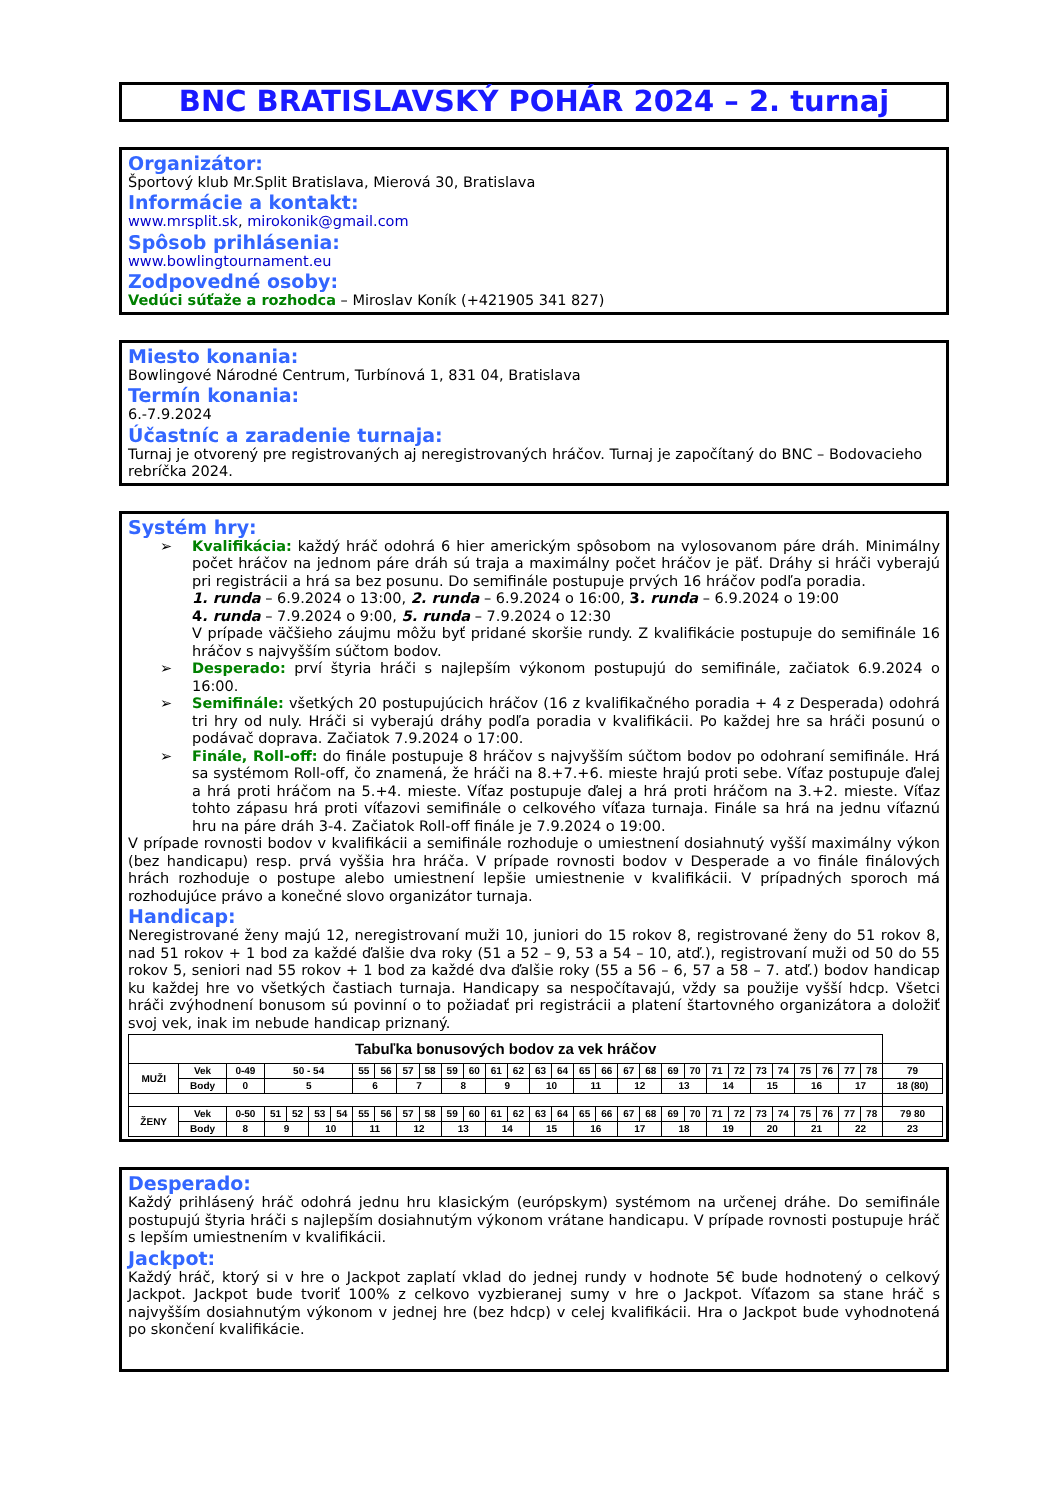BNC BRATISLAVSKÝ POHÁR 2024 – 2. turnaj
Organizátor:
Športový klub Mr.Split Bratislava, Mierová 30, Bratislava
Informácie a kontakt:
www.mrsplit.sk, mirokonik@gmail.com
Spôsob prihlásenia:
www.bowlingtournament.eu
Zodpovedné osoby:
Vedúci súťaže a rozhodca – Miroslav Koník (+421905 341 827)
Miesto konania:
Bowlingové Národné Centrum, Turbínová 1, 831 04, Bratislava
Termín konania:
6.-7.9.2024
Účastníc a zaradenie turnaja:
Turnaj je otvorený pre registrovaných aj neregistrovaných hráčov. Turnaj je započítaný do BNC – Bodovacieho rebríčka 2024.
Systém hry:
Kvalifikácia: každý hráč odohrá 6 hier americkým spôsobom na vylosovanom páre dráh. Minimálny počet hráčov na jednom páre dráh sú traja a maximálny počet hráčov je päť. Dráhy si hráči vyberajú pri registrácii a hrá sa bez posunu. Do semifinále postupuje prvých 16 hráčov podľa poradia.
1. runda – 6.9.2024 o 13:00, 2. runda – 6.9.2024 o 16:00, 3. runda – 6.9.2024 o 19:00
4. runda – 7.9.2024 o 9:00, 5. runda – 7.9.2024 o 12:30
V prípade väčšieho záujmu môžu byť pridané skoršie rundy. Z kvalifikácie postupuje do semifinále 16 hráčov s najvyšším súčtom bodov.
Desperado: prví štyria hráči s najlepším výkonom postupujú do semifinále, začiatok 6.9.2024 o 16:00.
Semifinále: všetkých 20 postupujúcich hráčov (16 z kvalifikačného poradia + 4 z Desperada) odohrá tri hry od nuly. Hráči si vyberajú dráhy podľa poradia v kvalifikácii. Po každej hre sa hráči posunú o podávač doprava. Začiatok 7.9.2024 o 17:00.
Finále, Roll-off: do finále postupuje 8 hráčov s najvyšším súčtom bodov po odohraní semifinále. Hrá sa systémom Roll-off, čo znamená, že hráči na 8.+7.+6. mieste hrajú proti sebe. Víťaz postupuje ďalej a hrá proti hráčom na 5.+4. mieste. Víťaz postupuje ďalej a hrá proti hráčom na 3.+2. mieste. Víťaz tohto zápasu hrá proti víťazovi semifinále o celkového víťaza turnaja. Finále sa hrá na jednu víťaznú hru na páre dráh 3-4. Začiatok Roll-off finále je 7.9.2024 o 19:00.
V prípade rovnosti bodov v kvalifikácii a semifinále rozhoduje o umiestnení dosiahnutý vyšší maximálny výkon (bez handicapu) resp. prvá vyššia hra hráča. V prípade rovnosti bodov v Desperade a vo finále finálových hrách rozhoduje o postupe alebo umiestnení lepšie umiestnenie v kvalifikácii. V prípadných sporoch má rozhodujúce právo a konečné slovo organizátor turnaja.
Handicap:
Neregistrované ženy majú 12, neregistrovaní muži 10, juniori do 15 rokov 8, registrované ženy do 51 rokov 8, nad 51 rokov + 1 bod za každé ďalšie dva roky (51 a 52 – 9, 53 a 54 – 10, atď.), registrovaní muži od 50 do 55 rokov 5, seniori nad 55 rokov + 1 bod za každé dva ďalšie roky (55 a 56 – 6, 57 a 58 – 7. atď.) bodov handicap ku každej hre vo všetkých častiach turnaja. Handicapy sa nespočítavajú, vždy sa použije vyšší hdcp. Všetci hráči zvýhodnení bonusom sú povinní o to požiadať pri registrácii a platení štartovného organizátora a doložiť svoj vek, inak im nebude handicap priznaný.
| Tabuľka bonusových bodov za vek hráčov | | | | | | | | | | | | | | | | | | | | | | | | | | | | | | | |
| --- | --- | --- | --- | --- | --- | --- | --- | --- | --- | --- | --- | --- | --- | --- | --- | --- | --- | --- | --- | --- | --- | --- | --- | --- | --- | --- | --- | --- | --- | --- | --- |
| MUŽI | Vek | 0-49 | 50 - 54 | | | | 55 | 56 | 57 | 58 | 59 | 60 | 61 | 62 | 63 | 64 | 65 | 66 | 67 | 68 | 69 | 70 | 71 | 72 | 73 | 74 | 75 | 76 | 77 | 78 | 79 |
| | Body | 0 | 5 | | | | 6 | | 7 | | 8 | | 9 | | 10 | | 11 | | 12 | | 13 | | 14 | | 15 | | 16 | | 17 | | 18 (80) |
| ŽENY | Vek | 0-50 | 51 | 52 | 53 | 54 | 55 | 56 | 57 | 58 | 59 | 60 | 61 | 62 | 63 | 64 | 65 | 66 | 67 | 68 | 69 | 70 | 71 | 72 | 73 | 74 | 75 | 76 | 77 | 78 | 79 80 |
| | Body | 8 | 9 | | 10 | | 11 | | 12 | | 13 | | 14 | | 15 | | 16 | | 17 | | 18 | | 19 | | 20 | | 21 | | 22 | | 23 |
Desperado:
Každý prihlásený hráč odohrá jednu hru klasickým (európskym) systémom na určenej dráhe. Do semifinále postupujú štyria hráči s najlepším dosiahnutým výkonom vrátane handicapu. V prípade rovnosti postupuje hráč s lepším umiestnením v kvalifikácii.
Jackpot:
Každý hráč, ktorý si v hre o Jackpot zaplatí vklad do jednej rundy v hodnote 5€ bude hodnotený o celkový Jackpot. Jackpot bude tvoriť 100% z celkovo vyzbieranej sumy v hre o Jackpot. Víťazom sa stane hráč s najvyšším dosiahnutým výkonom v jednej hre (bez hdcp) v celej kvalifikácii. Hra o Jackpot bude vyhodnotená po skončení kvalifikácie.